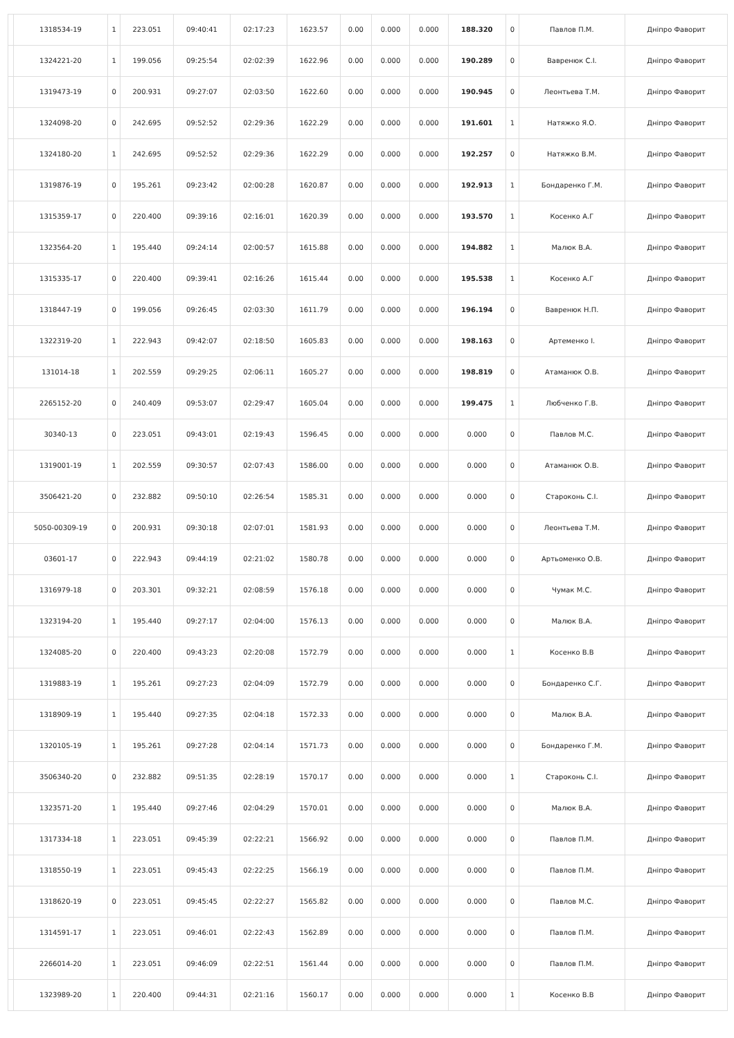| | 1318534-19 | 1 | 223.051 | 09:40:41 | 02:17:23 | 1623.57 | 0.00 | 0.000 | 0.000 | 188.320 | 0 | Павлов П.М. | Дніпро Фаворит |
| | 1324221-20 | 1 | 199.056 | 09:25:54 | 02:02:39 | 1622.96 | 0.00 | 0.000 | 0.000 | 190.289 | 0 | Вавренюк С.І. | Дніпро Фаворит |
| | 1319473-19 | 0 | 200.931 | 09:27:07 | 02:03:50 | 1622.60 | 0.00 | 0.000 | 0.000 | 190.945 | 0 | Леонтьева Т.М. | Дніпро Фаворит |
| | 1324098-20 | 0 | 242.695 | 09:52:52 | 02:29:36 | 1622.29 | 0.00 | 0.000 | 0.000 | 191.601 | 1 | Натяжко Я.О. | Дніпро Фаворит |
| | 1324180-20 | 1 | 242.695 | 09:52:52 | 02:29:36 | 1622.29 | 0.00 | 0.000 | 0.000 | 192.257 | 0 | Натяжко В.М. | Дніпро Фаворит |
| | 1319876-19 | 0 | 195.261 | 09:23:42 | 02:00:28 | 1620.87 | 0.00 | 0.000 | 0.000 | 192.913 | 1 | Бондаренко Г.М. | Дніпро Фаворит |
| | 1315359-17 | 0 | 220.400 | 09:39:16 | 02:16:01 | 1620.39 | 0.00 | 0.000 | 0.000 | 193.570 | 1 | Косенко А.Г | Дніпро Фаворит |
| | 1323564-20 | 1 | 195.440 | 09:24:14 | 02:00:57 | 1615.88 | 0.00 | 0.000 | 0.000 | 194.882 | 1 | Малюк В.А. | Дніпро Фаворит |
| | 1315335-17 | 0 | 220.400 | 09:39:41 | 02:16:26 | 1615.44 | 0.00 | 0.000 | 0.000 | 195.538 | 1 | Косенко А.Г | Дніпро Фаворит |
| | 1318447-19 | 0 | 199.056 | 09:26:45 | 02:03:30 | 1611.79 | 0.00 | 0.000 | 0.000 | 196.194 | 0 | Вавренюк Н.П. | Дніпро Фаворит |
| | 1322319-20 | 1 | 222.943 | 09:42:07 | 02:18:50 | 1605.83 | 0.00 | 0.000 | 0.000 | 198.163 | 0 | Артеменко І. | Дніпро Фаворит |
| | 131014-18 | 1 | 202.559 | 09:29:25 | 02:06:11 | 1605.27 | 0.00 | 0.000 | 0.000 | 198.819 | 0 | Атаманюк О.В. | Дніпро Фаворит |
| | 2265152-20 | 0 | 240.409 | 09:53:07 | 02:29:47 | 1605.04 | 0.00 | 0.000 | 0.000 | 199.475 | 1 | Любченко Г.В. | Дніпро Фаворит |
| | 30340-13 | 0 | 223.051 | 09:43:01 | 02:19:43 | 1596.45 | 0.00 | 0.000 | 0.000 | 0.000 | 0 | Павлов М.С. | Дніпро Фаворит |
| | 1319001-19 | 1 | 202.559 | 09:30:57 | 02:07:43 | 1586.00 | 0.00 | 0.000 | 0.000 | 0.000 | 0 | Атаманюк О.В. | Дніпро Фаворит |
| | 3506421-20 | 0 | 232.882 | 09:50:10 | 02:26:54 | 1585.31 | 0.00 | 0.000 | 0.000 | 0.000 | 0 | Староконь С.І. | Дніпро Фаворит |
| | 5050-00309-19 | 0 | 200.931 | 09:30:18 | 02:07:01 | 1581.93 | 0.00 | 0.000 | 0.000 | 0.000 | 0 | Леонтьева Т.М. | Дніпро Фаворит |
| | 03601-17 | 0 | 222.943 | 09:44:19 | 02:21:02 | 1580.78 | 0.00 | 0.000 | 0.000 | 0.000 | 0 | Артьоменко О.В. | Дніпро Фаворит |
| | 1316979-18 | 0 | 203.301 | 09:32:21 | 02:08:59 | 1576.18 | 0.00 | 0.000 | 0.000 | 0.000 | 0 | Чумак М.С. | Дніпро Фаворит |
| | 1323194-20 | 1 | 195.440 | 09:27:17 | 02:04:00 | 1576.13 | 0.00 | 0.000 | 0.000 | 0.000 | 0 | Малюк В.А. | Дніпро Фаворит |
| | 1324085-20 | 0 | 220.400 | 09:43:23 | 02:20:08 | 1572.79 | 0.00 | 0.000 | 0.000 | 0.000 | 1 | Косенко В.В | Дніпро Фаворит |
| | 1319883-19 | 1 | 195.261 | 09:27:23 | 02:04:09 | 1572.79 | 0.00 | 0.000 | 0.000 | 0.000 | 0 | Бондаренко С.Г. | Дніпро Фаворит |
| | 1318909-19 | 1 | 195.440 | 09:27:35 | 02:04:18 | 1572.33 | 0.00 | 0.000 | 0.000 | 0.000 | 0 | Малюк В.А. | Дніпро Фаворит |
| | 1320105-19 | 1 | 195.261 | 09:27:28 | 02:04:14 | 1571.73 | 0.00 | 0.000 | 0.000 | 0.000 | 0 | Бондаренко Г.М. | Дніпро Фаворит |
| | 3506340-20 | 0 | 232.882 | 09:51:35 | 02:28:19 | 1570.17 | 0.00 | 0.000 | 0.000 | 0.000 | 1 | Староконь С.І. | Дніпро Фаворит |
| | 1323571-20 | 1 | 195.440 | 09:27:46 | 02:04:29 | 1570.01 | 0.00 | 0.000 | 0.000 | 0.000 | 0 | Малюк В.А. | Дніпро Фаворит |
| | 1317334-18 | 1 | 223.051 | 09:45:39 | 02:22:21 | 1566.92 | 0.00 | 0.000 | 0.000 | 0.000 | 0 | Павлов П.М. | Дніпро Фаворит |
| | 1318550-19 | 1 | 223.051 | 09:45:43 | 02:22:25 | 1566.19 | 0.00 | 0.000 | 0.000 | 0.000 | 0 | Павлов П.М. | Дніпро Фаворит |
| | 1318620-19 | 0 | 223.051 | 09:45:45 | 02:22:27 | 1565.82 | 0.00 | 0.000 | 0.000 | 0.000 | 0 | Павлов М.С. | Дніпро Фаворит |
| | 1314591-17 | 1 | 223.051 | 09:46:01 | 02:22:43 | 1562.89 | 0.00 | 0.000 | 0.000 | 0.000 | 0 | Павлов П.М. | Дніпро Фаворит |
| | 2266014-20 | 1 | 223.051 | 09:46:09 | 02:22:51 | 1561.44 | 0.00 | 0.000 | 0.000 | 0.000 | 0 | Павлов П.М. | Дніпро Фаворит |
| | 1323989-20 | 1 | 220.400 | 09:44:31 | 02:21:16 | 1560.17 | 0.00 | 0.000 | 0.000 | 0.000 | 1 | Косенко В.В | Дніпро Фаворит |